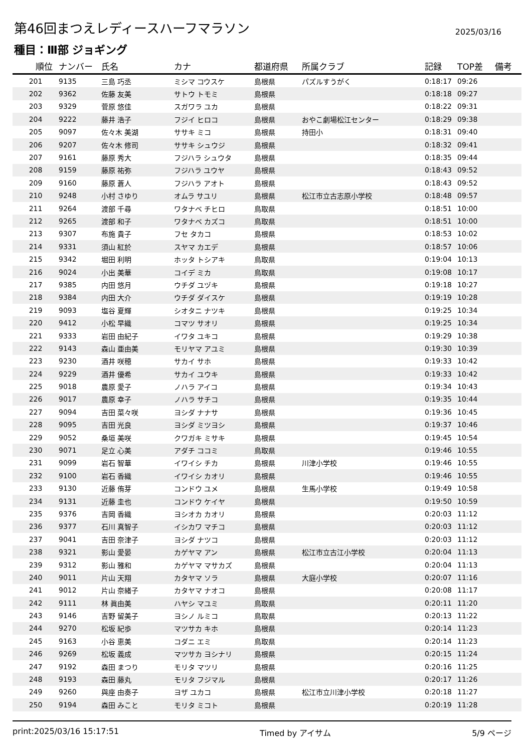第46回まつえレディースハーフマラソン
2025/03/16
種目：Ⅲ部 ジョギング
| 順位 | ナンバー | 氏名 | カナ | 都道府県 | 所属クラブ | 記録 | TOP差 | 備考 |
| --- | --- | --- | --- | --- | --- | --- | --- | --- |
| 201 | 9135 | 三島 巧丞 | ミシマ コウスケ | 島根県 | パズルすうがく | 0:18:17 | 09:26 | |
| 202 | 9362 | 佐藤 友美 | サトウ トモミ | 島根県 | | 0:18:18 | 09:27 | |
| 203 | 9329 | 菅原 悠佳 | スガワラ ユカ | 島根県 | | 0:18:22 | 09:31 | |
| 204 | 9222 | 藤井 浩子 | フジイ ヒロコ | 島根県 | おやこ劇場松江センター | 0:18:29 | 09:38 | |
| 205 | 9097 | 佐々木 美湖 | ササキ ミコ | 島根県 | 持田小 | 0:18:31 | 09:40 | |
| 206 | 9207 | 佐々木 修司 | ササキ シュウジ | 島根県 | | 0:18:32 | 09:41 | |
| 207 | 9161 | 藤原 秀大 | フジハラ シュウタ | 島根県 | | 0:18:35 | 09:44 | |
| 208 | 9159 | 藤原 祐弥 | フジハラ ユウヤ | 島根県 | | 0:18:43 | 09:52 | |
| 209 | 9160 | 藤原 蒼人 | フジハラ アオト | 島根県 | | 0:18:43 | 09:52 | |
| 210 | 9248 | 小村 さゆり | オムラ サユリ | 島根県 | 松江市立古志原小学校 | 0:18:48 | 09:57 | |
| 211 | 9264 | 渡部 千尋 | ワタナベ チヒロ | 鳥取県 | | 0:18:51 | 10:00 | |
| 212 | 9265 | 渡部 和子 | ワタナベ カズコ | 鳥取県 | | 0:18:51 | 10:00 | |
| 213 | 9307 | 布施 貴子 | フセ タカコ | 島根県 | | 0:18:53 | 10:02 | |
| 214 | 9331 | 須山 紅於 | スヤマ カエデ | 島根県 | | 0:18:57 | 10:06 | |
| 215 | 9342 | 堀田 利明 | ホッタ トシアキ | 鳥取県 | | 0:19:04 | 10:13 | |
| 216 | 9024 | 小出 美華 | コイデ ミカ | 鳥取県 | | 0:19:08 | 10:17 | |
| 217 | 9385 | 内田 悠月 | ウチダ ユヅキ | 島根県 | | 0:19:18 | 10:27 | |
| 218 | 9384 | 内田 大介 | ウチダ ダイスケ | 島根県 | | 0:19:19 | 10:28 | |
| 219 | 9093 | 塩谷 夏輝 | シオタニ ナツキ | 島根県 | | 0:19:25 | 10:34 | |
| 220 | 9412 | 小松 早織 | コマツ サオリ | 島根県 | | 0:19:25 | 10:34 | |
| 221 | 9333 | 岩田 由紀子 | イワタ ユキコ | 島根県 | | 0:19:29 | 10:38 | |
| 222 | 9143 | 森山 亜由美 | モリヤマ アユミ | 島根県 | | 0:19:30 | 10:39 | |
| 223 | 9230 | 酒井 咲穂 | サカイ サホ | 島根県 | | 0:19:33 | 10:42 | |
| 224 | 9229 | 酒井 優希 | サカイ ユウキ | 島根県 | | 0:19:33 | 10:42 | |
| 225 | 9018 | 農原 愛子 | ノハラ アイコ | 島根県 | | 0:19:34 | 10:43 | |
| 226 | 9017 | 農原 幸子 | ノハラ サチコ | 島根県 | | 0:19:35 | 10:44 | |
| 227 | 9094 | 吉田 菜々咲 | ヨシダ ナナサ | 島根県 | | 0:19:36 | 10:45 | |
| 228 | 9095 | 吉田 光良 | ヨシダ ミツヨシ | 島根県 | | 0:19:37 | 10:46 | |
| 229 | 9052 | 桑垣 美咲 | クワガキ ミサキ | 島根県 | | 0:19:45 | 10:54 | |
| 230 | 9071 | 足立 心美 | アダチ ココミ | 鳥取県 | | 0:19:46 | 10:55 | |
| 231 | 9099 | 岩石 智華 | イワイシ チカ | 島根県 | 川津小学校 | 0:19:46 | 10:55 | |
| 232 | 9100 | 岩石 香織 | イワイシ カオリ | 島根県 | | 0:19:46 | 10:55 | |
| 233 | 9130 | 近藤 侑芽 | コンドウ ユメ | 島根県 | 生馬小学校 | 0:19:49 | 10:58 | |
| 234 | 9131 | 近藤 圭也 | コンドウ ケイヤ | 島根県 | | 0:19:50 | 10:59 | |
| 235 | 9376 | 吉岡 香織 | ヨシオカ カオリ | 島根県 | | 0:20:03 | 11:12 | |
| 236 | 9377 | 石川 真智子 | イシカワ マチコ | 島根県 | | 0:20:03 | 11:12 | |
| 237 | 9041 | 吉田 奈津子 | ヨシダ ナツコ | 島根県 | | 0:20:03 | 11:12 | |
| 238 | 9321 | 影山 愛晏 | カゲヤマ アン | 島根県 | 松江市立古江小学校 | 0:20:04 | 11:13 | |
| 239 | 9312 | 影山 雅和 | カゲヤマ マサカズ | 島根県 | | 0:20:04 | 11:13 | |
| 240 | 9011 | 片山 天翔 | カタヤマ ソラ | 島根県 | 大庭小学校 | 0:20:07 | 11:16 | |
| 241 | 9012 | 片山 奈緒子 | カタヤマ ナオコ | 島根県 | | 0:20:08 | 11:17 | |
| 242 | 9111 | 林 眞由美 | ハヤシ マユミ | 鳥取県 | | 0:20:11 | 11:20 | |
| 243 | 9146 | 吉野 留美子 | ヨシノ ルミコ | 鳥取県 | | 0:20:13 | 11:22 | |
| 244 | 9270 | 松坂 紀歩 | マツサカ キホ | 島根県 | | 0:20:14 | 11:23 | |
| 245 | 9163 | 小谷 恵美 | コダニ エミ | 鳥取県 | | 0:20:14 | 11:23 | |
| 246 | 9269 | 松坂 義成 | マツサカ ヨシナリ | 島根県 | | 0:20:15 | 11:24 | |
| 247 | 9192 | 森田 まつり | モリタ マツリ | 島根県 | | 0:20:16 | 11:25 | |
| 248 | 9193 | 森田 藤丸 | モリタ フジマル | 島根県 | | 0:20:17 | 11:26 | |
| 249 | 9260 | 與座 由奏子 | ヨザ ユカコ | 島根県 | 松江市立川津小学校 | 0:20:18 | 11:27 | |
| 250 | 9194 | 森田 みこと | モリタ ミコト | 島根県 | | 0:20:19 | 11:28 | |
print:2025/03/16 15:17:51 Timed by アイサム 5/9 ページ